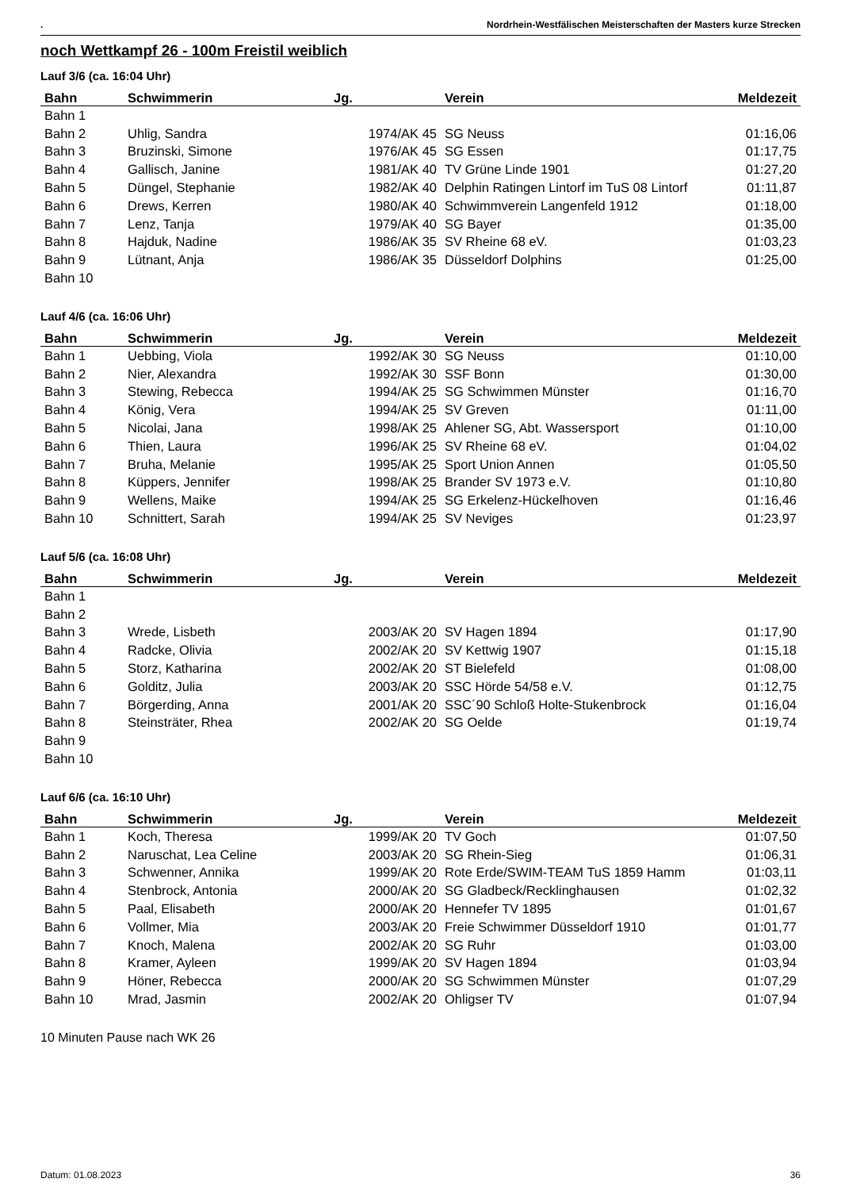. Nordrhein-Westfälischen Meisterschaften der Masters kurze Strecken
noch Wettkampf 26 - 100m Freistil weiblich
Lauf 3/6 (ca. 16:04 Uhr)
| Bahn | Schwimmerin | Jg. | Verein | Meldezeit |
| --- | --- | --- | --- | --- |
| Bahn 1 | | | | |
| Bahn 2 | Uhlig, Sandra | 1974/AK 45 | SG Neuss | 01:16,06 |
| Bahn 3 | Bruzinski, Simone | 1976/AK 45 | SG Essen | 01:17,75 |
| Bahn 4 | Gallisch, Janine | 1981/AK 40 | TV Grüne Linde 1901 | 01:27,20 |
| Bahn 5 | Düngel, Stephanie | 1982/AK 40 | Delphin Ratingen Lintorf im TuS 08 Lintorf | 01:11,87 |
| Bahn 6 | Drews, Kerren | 1980/AK 40 | Schwimmverein Langenfeld 1912 | 01:18,00 |
| Bahn 7 | Lenz, Tanja | 1979/AK 40 | SG Bayer | 01:35,00 |
| Bahn 8 | Hajduk, Nadine | 1986/AK 35 | SV Rheine 68 eV. | 01:03,23 |
| Bahn 9 | Lütnant, Anja | 1986/AK 35 | Düsseldorf Dolphins | 01:25,00 |
| Bahn 10 | | | | |
Lauf 4/6 (ca. 16:06 Uhr)
| Bahn | Schwimmerin | Jg. | Verein | Meldezeit |
| --- | --- | --- | --- | --- |
| Bahn 1 | Uebbing, Viola | 1992/AK 30 | SG Neuss | 01:10,00 |
| Bahn 2 | Nier, Alexandra | 1992/AK 30 | SSF Bonn | 01:30,00 |
| Bahn 3 | Stewing, Rebecca | 1994/AK 25 | SG Schwimmen Münster | 01:16,70 |
| Bahn 4 | König, Vera | 1994/AK 25 | SV Greven | 01:11,00 |
| Bahn 5 | Nicolai, Jana | 1998/AK 25 | Ahlener SG, Abt. Wassersport | 01:10,00 |
| Bahn 6 | Thien, Laura | 1996/AK 25 | SV Rheine 68 eV. | 01:04,02 |
| Bahn 7 | Bruha, Melanie | 1995/AK 25 | Sport Union Annen | 01:05,50 |
| Bahn 8 | Küppers, Jennifer | 1998/AK 25 | Brander SV 1973 e.V. | 01:10,80 |
| Bahn 9 | Wellens, Maike | 1994/AK 25 | SG Erkelenz-Hückelhoven | 01:16,46 |
| Bahn 10 | Schnittert, Sarah | 1994/AK 25 | SV Neviges | 01:23,97 |
Lauf 5/6 (ca. 16:08 Uhr)
| Bahn | Schwimmerin | Jg. | Verein | Meldezeit |
| --- | --- | --- | --- | --- |
| Bahn 1 | | | | |
| Bahn 2 | | | | |
| Bahn 3 | Wrede, Lisbeth | 2003/AK 20 | SV Hagen 1894 | 01:17,90 |
| Bahn 4 | Radcke, Olivia | 2002/AK 20 | SV Kettwig 1907 | 01:15,18 |
| Bahn 5 | Storz, Katharina | 2002/AK 20 | ST Bielefeld | 01:08,00 |
| Bahn 6 | Golditz, Julia | 2003/AK 20 | SSC Hörde 54/58 e.V. | 01:12,75 |
| Bahn 7 | Börgerding, Anna | 2001/AK 20 | SSC´90 Schloß Holte-Stukenbrock | 01:16,04 |
| Bahn 8 | Steinsträter, Rhea | 2002/AK 20 | SG Oelde | 01:19,74 |
| Bahn 9 | | | | |
| Bahn 10 | | | | |
Lauf 6/6 (ca. 16:10 Uhr)
| Bahn | Schwimmerin | Jg. | Verein | Meldezeit |
| --- | --- | --- | --- | --- |
| Bahn 1 | Koch, Theresa | 1999/AK 20 | TV Goch | 01:07,50 |
| Bahn 2 | Naruschat, Lea Celine | 2003/AK 20 | SG Rhein-Sieg | 01:06,31 |
| Bahn 3 | Schwenner, Annika | 1999/AK 20 | Rote Erde/SWIM-TEAM TuS 1859 Hamm | 01:03,11 |
| Bahn 4 | Stenbrock, Antonia | 2000/AK 20 | SG Gladbeck/Recklinghausen | 01:02,32 |
| Bahn 5 | Paal, Elisabeth | 2000/AK 20 | Hennefer TV 1895 | 01:01,67 |
| Bahn 6 | Vollmer, Mia | 2003/AK 20 | Freie Schwimmer Düsseldorf 1910 | 01:01,77 |
| Bahn 7 | Knoch, Malena | 2002/AK 20 | SG Ruhr | 01:03,00 |
| Bahn 8 | Kramer, Ayleen | 1999/AK 20 | SV Hagen 1894 | 01:03,94 |
| Bahn 9 | Höner, Rebecca | 2000/AK 20 | SG Schwimmen Münster | 01:07,29 |
| Bahn 10 | Mrad, Jasmin | 2002/AK 20 | Ohligser TV | 01:07,94 |
10 Minuten Pause nach WK 26
Datum: 01.08.2023 36